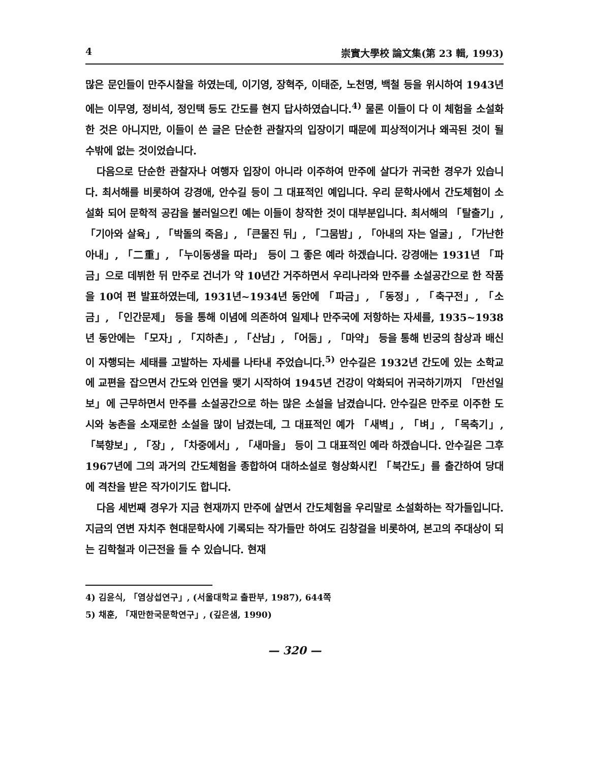4 崇實大學校 論文集(第 23 輯, 1993)
많은 문인들이 만주시찰을 하였는데, 이기영, 장혁주, 이태준, 노천명, 백철 등을 위시하여 1943년에는 이무영, 정비석, 정인택 등도 간도를 현지 답사하였습니다.<sup>4)</sup> 물론 이들이 다 이 체험을 소설화 한 것은 아니지만, 이들이 쓴 글은 단순한 관찰자의 입장이기 때문에 피상적이거나 왜곡된 것이 될 수밖에 없는 것이었습니다.
다음으로 단순한 관찰자나 여행자 입장이 아니라 이주하여 만주에 살다가 귀국한 경우가 있습니다. 최서해를 비롯하여 강경애, 안수길 등이 그 대표적인 예입니다. 우리 문학사에서 간도체험이 소설화 되어 문학적 공감을 불러일으킨 예는 이들이 창작한 것이 대부분입니다. 최서해의 「탈출기」, 「기아와 살육」, 「박돌의 죽음」, 「큰물진 뒤」, 「그뭄밤」, 「아내의 자는 얼굴」, 「가난한 아내」, 「二重」, 「누이동생을 따라」 등이 그 좋은 예라 하겠습니다. 강경애는 1931년 「파금」으로 데뷔한 뒤 만주로 건너가 약 10년간 거주하면서 우리나라와 만주를 소설공간으로 한 작품을 10여 편 발표하였는데, 1931년~1934년 동안에 「파금」, 「동정」, 「축구전」, 「소금」, 「인간문제」 등을 통해 이념에 의존하여 일제나 만주국에 저항하는 자세를, 1935~1938년 동안에는 「모자」, 「지하촌」, 「산남」, 「어둠」, 「마약」 등을 통해 빈궁의 참상과 배신이 자행되는 세태를 고발하는 자세를 나타내 주었습니다.<sup>5)</sup> 안수길은 1932년 간도에 있는 소학교에 교편을 잡으면서 간도와 인연을 맺기 시작하여 1945년 건강이 악화되어 귀국하기까지 「만선일보」에 근무하면서 만주를 소설공간으로 하는 많은 소설을 남겼습니다. 안수길은 만주로 이주한 도시와 농촌을 소재로한 소설을 많이 남겼는데, 그 대표적인 예가 「새벽」, 「벼」, 「목축기」, 「북향보」, 「장」, 「차중에서」, 「새마을」 등이 그 대표적인 예라 하겠습니다. 안수길은 그후 1967년에 그의 과거의 간도체험을 종합하여 대하소설로 형상화시킨 「북간도」를 출간하여 당대에 격찬을 받은 작가이기도 합니다.
다음 세번째 경우가 지금 현재까지 만주에 살면서 간도체험을 우리말로 소설화하는 작가들입니다. 지금의 연변 자치주 현대문학사에 기록되는 작가들만 하여도 김창걸을 비롯하여, 본고의 주대상이 되는 김학철과 이근전을 들 수 있습니다. 현재
4) 김윤식, 「염상섭연구」, (서울대학교 출판부, 1987), 644쪽
5) 채훈, 「재만한국문학연구」, (깊은샘, 1990)
— 320 —